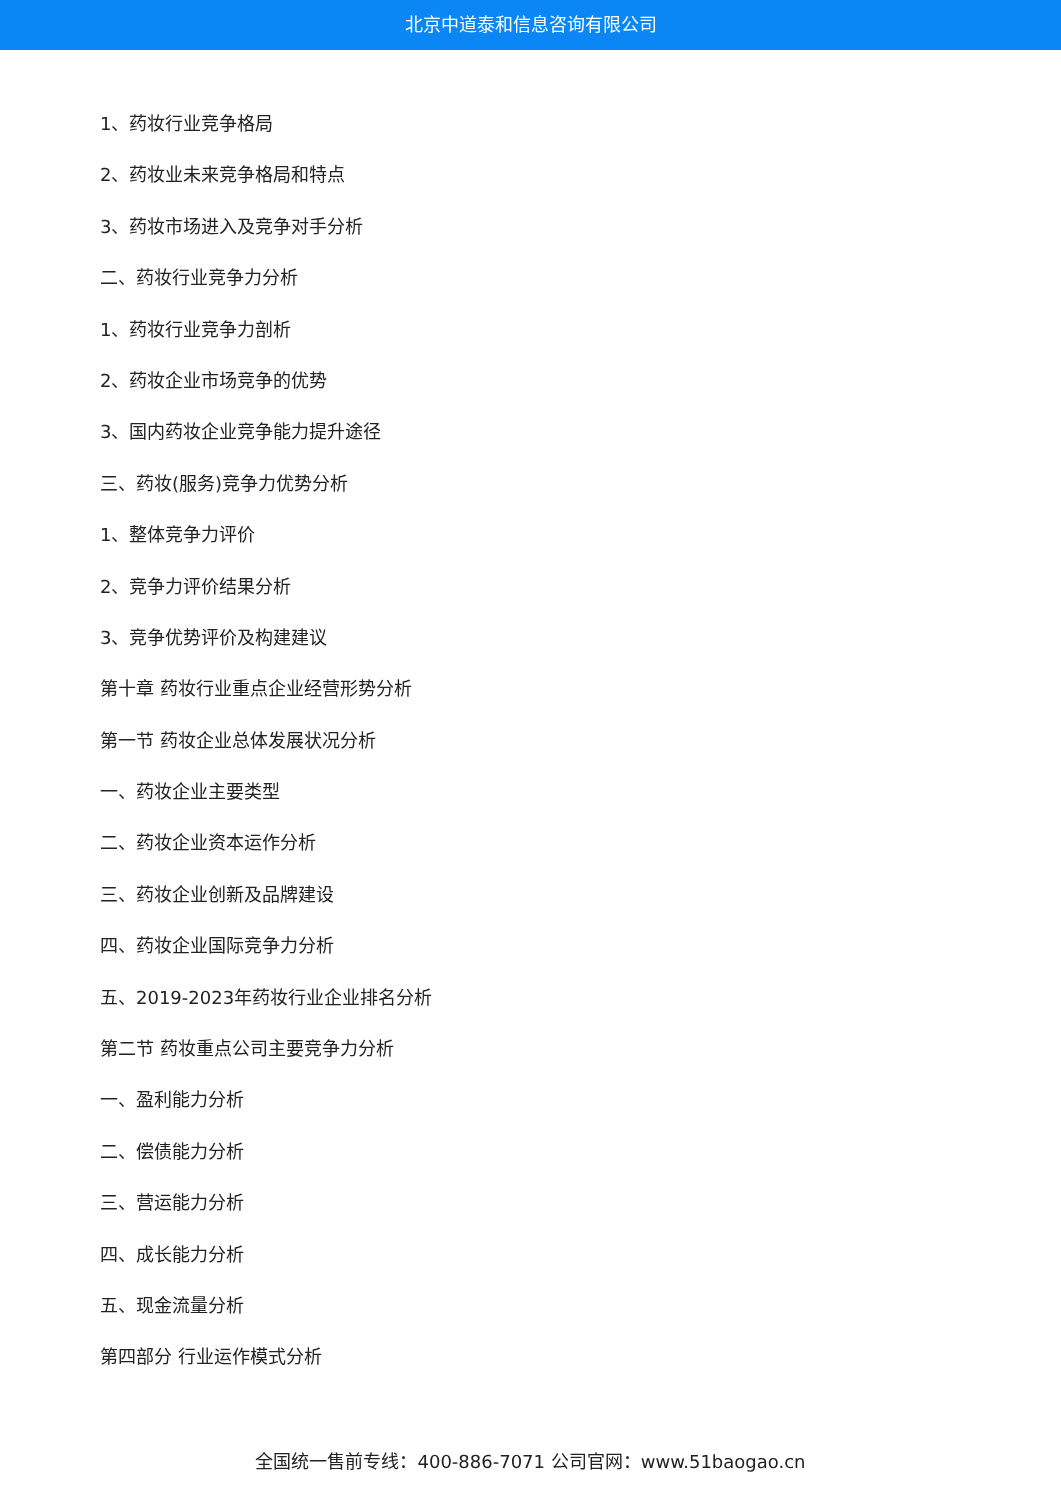北京中道泰和信息咨询有限公司
1、药妆行业竞争格局
2、药妆业未来竞争格局和特点
3、药妆市场进入及竞争对手分析
二、药妆行业竞争力分析
1、药妆行业竞争力剖析
2、药妆企业市场竞争的优势
3、国内药妆企业竞争能力提升途径
三、药妆(服务)竞争力优势分析
1、整体竞争力评价
2、竞争力评价结果分析
3、竞争优势评价及构建建议
第十章 药妆行业重点企业经营形势分析
第一节 药妆企业总体发展状况分析
一、药妆企业主要类型
二、药妆企业资本运作分析
三、药妆企业创新及品牌建设
四、药妆企业国际竞争力分析
五、2019-2023年药妆行业企业排名分析
第二节 药妆重点公司主要竞争力分析
一、盈利能力分析
二、偿债能力分析
三、营运能力分析
四、成长能力分析
五、现金流量分析
第四部分 行业运作模式分析
全国统一售前专线：400-886-7071 公司官网：www.51baogao.cn